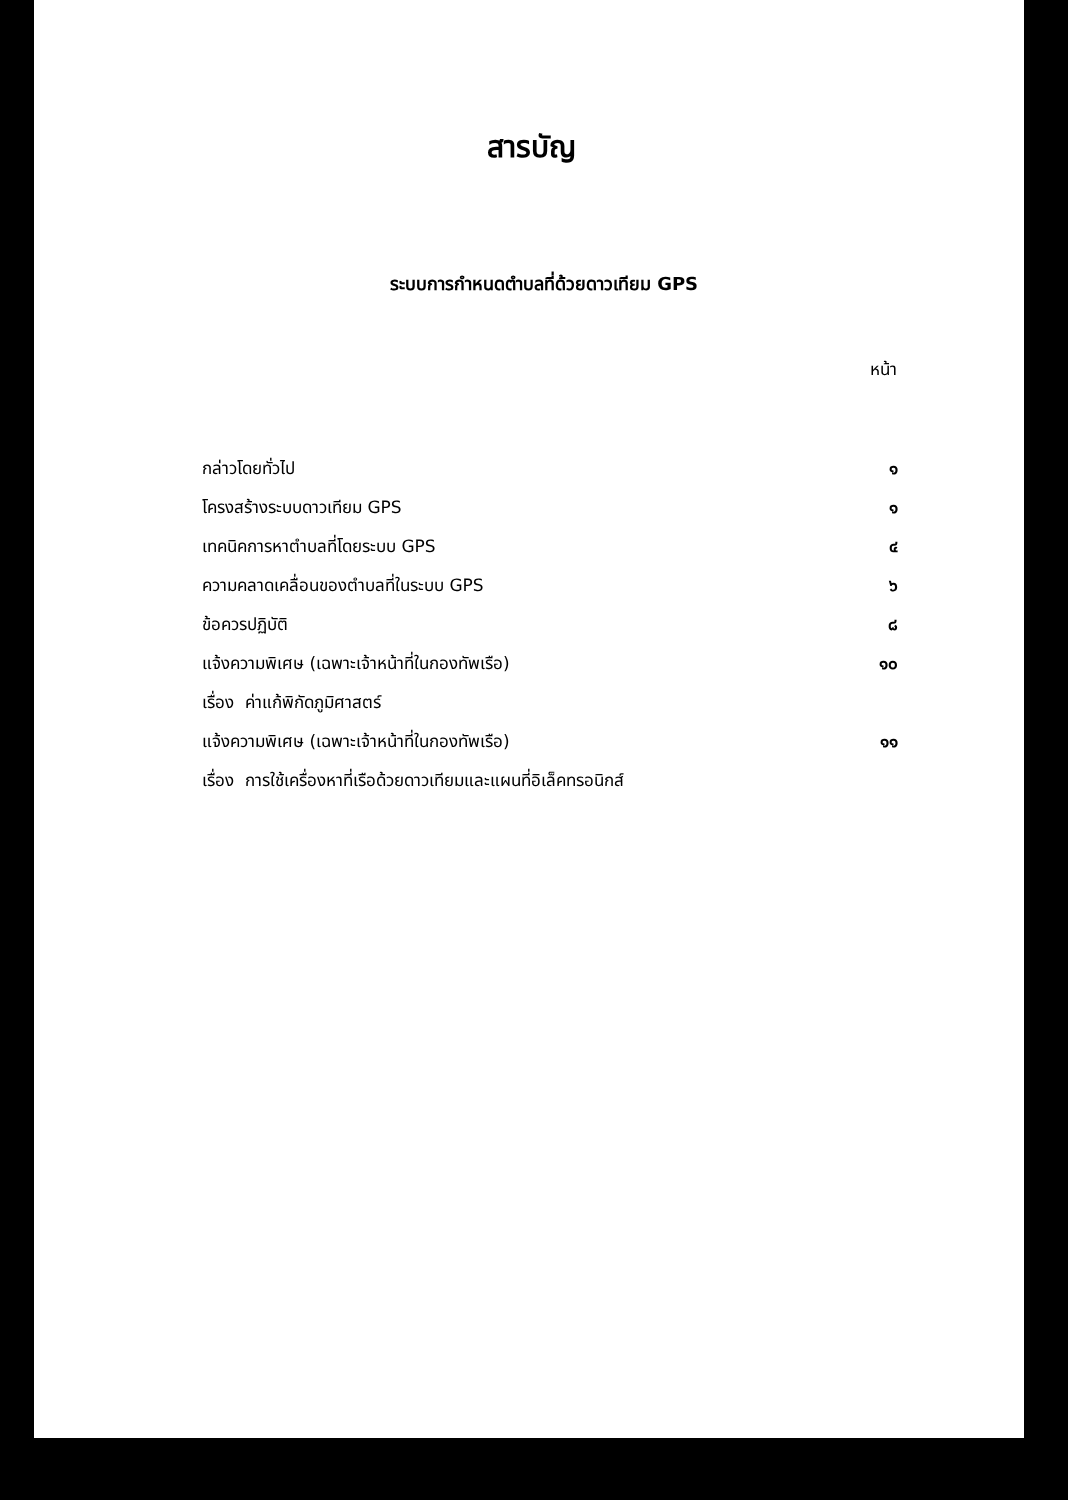สารบัญ
ระบบการกำหนดตำบลที่ด้วยดาวเทียม GPS
| | หน้า |
| --- | --- |
| กล่าวโดยทั่วไป | ๑ |
| โครงสร้างระบบดาวเทียม GPS | ๑ |
| เทคนิคการหาตำบลที่โดยระบบ GPS | ๔ |
| ความคลาดเคลื่อนของตำบลที่ในระบบ GPS | ๖ |
| ข้อควรปฏิบัติ | ๘ |
| แจ้งความพิเศษ (เฉพาะเจ้าหน้าที่ในกองทัพเรือ) | ๑๐ |
| เรื่อง ค่าแก้พิกัดภูมิศาสตร์ | |
| แจ้งความพิเศษ (เฉพาะเจ้าหน้าที่ในกองทัพเรือ) | ๑๑ |
| เรื่อง การใช้เครื่องหาที่เรือด้วยดาวเทียมและแผนที่อิเล็คทรอนิกส์ | |